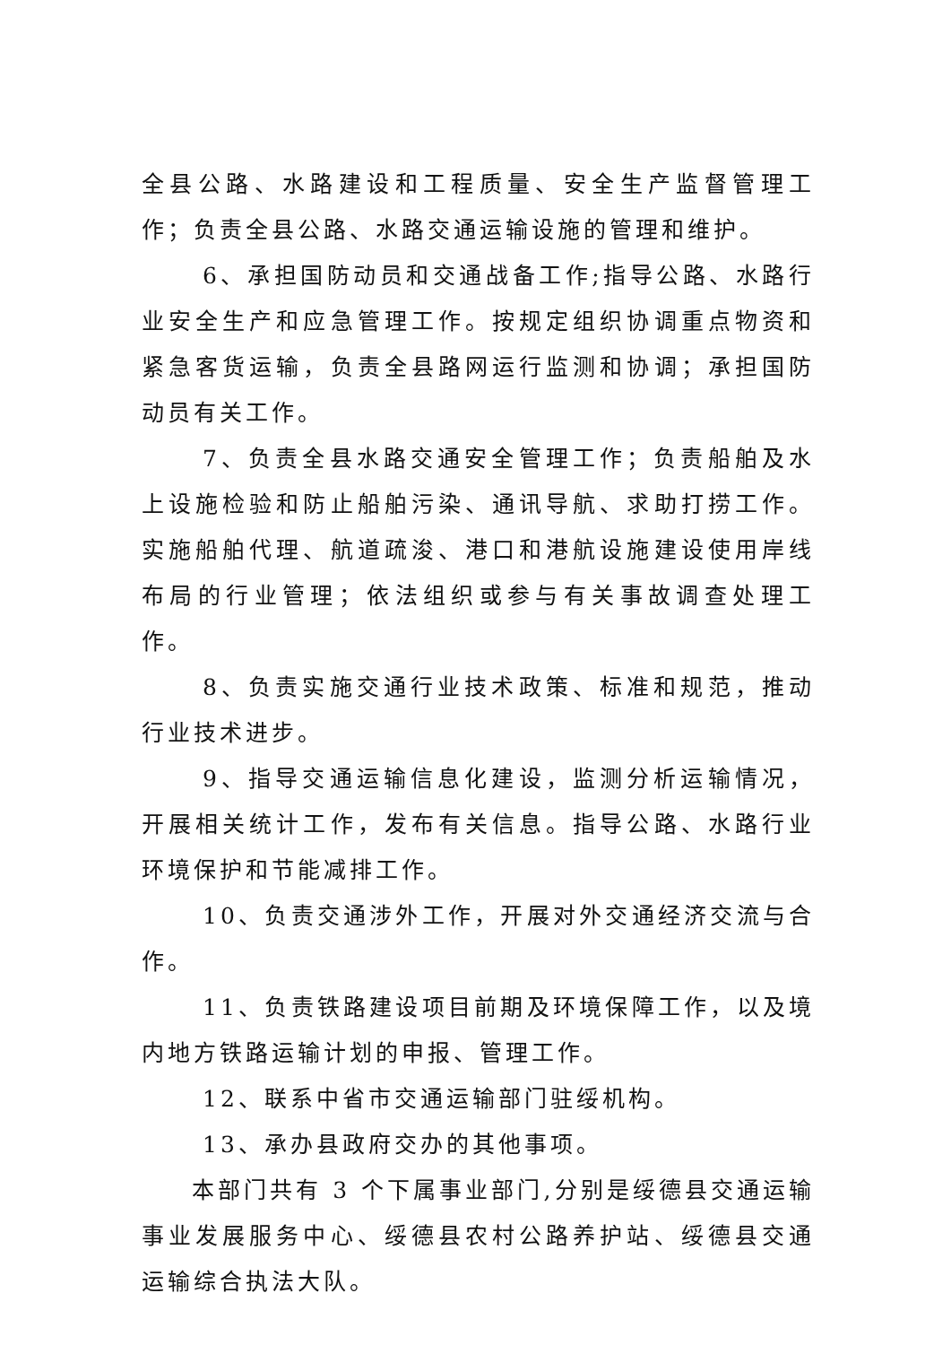全县公路、水路建设和工程质量、安全生产监督管理工作；负责全县公路、水路交通运输设施的管理和维护。
6、承担国防动员和交通战备工作;指导公路、水路行业安全生产和应急管理工作。按规定组织协调重点物资和紧急客货运输，负责全县路网运行监测和协调；承担国防动员有关工作。
7、负责全县水路交通安全管理工作；负责船舶及水上设施检验和防止船舶污染、通讯导航、求助打捞工作。实施船舶代理、航道疏浚、港口和港航设施建设使用岸线布局的行业管理；依法组织或参与有关事故调查处理工作。
8、负责实施交通行业技术政策、标准和规范，推动行业技术进步。
9、指导交通运输信息化建设，监测分析运输情况，开展相关统计工作，发布有关信息。指导公路、水路行业环境保护和节能减排工作。
10、负责交通涉外工作，开展对外交通经济交流与合作。
11、负责铁路建设项目前期及环境保障工作，以及境内地方铁路运输计划的申报、管理工作。
12、联系中省市交通运输部门驻绥机构。
13、承办县政府交办的其他事项。
本部门共有 3 个下属事业部门,分别是绥德县交通运输事业发展服务中心、绥德县农村公路养护站、绥德县交通运输综合执法大队。